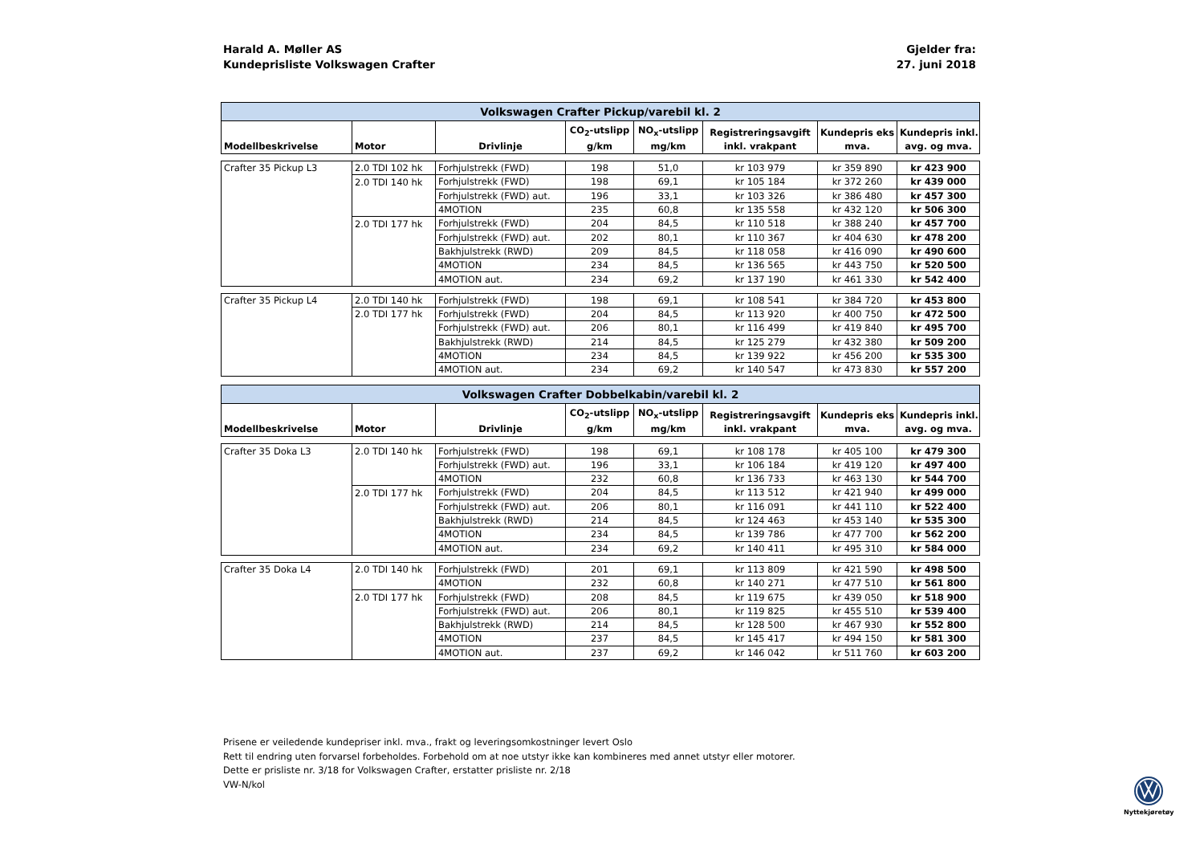Harald A. Møller AS
Kundeprisliste Volkswagen Crafter
Gjelder fra:
27. juni 2018
| Volkswagen Crafter Pickup/varebil kl. 2 | | | | | | | |
| Modellbeskrivelse | Motor | Drivlinje | CO<sub>2</sub>-utslipp g/km | NO<sub>x</sub>-utslipp mg/km | Registreringsavgift inkl. vrakpant | Kundepris eks mva. | Kundepris inkl. avg. og mva. |
| Crafter 35 Pickup L3 | 2.0 TDI 102 hk | Forhjulstrekk (FWD) | 198 | 51,0 | kr 103 979 | kr 359 890 | kr 423 900 |
| | 2.0 TDI 140 hk | Forhjulstrekk (FWD) | 198 | 69,1 | kr 105 184 | kr 372 260 | kr 439 000 |
| | | Forhjulstrekk (FWD) aut. | 196 | 33,1 | kr 103 326 | kr 386 480 | kr 457 300 |
| | | 4MOTION | 235 | 60,8 | kr 135 558 | kr 432 120 | kr 506 300 |
| | 2.0 TDI 177 hk | Forhjulstrekk (FWD) | 204 | 84,5 | kr 110 518 | kr 388 240 | kr 457 700 |
| | | Forhjulstrekk (FWD) aut. | 202 | 80,1 | kr 110 367 | kr 404 630 | kr 478 200 |
| | | Bakhjulstrekk (RWD) | 209 | 84,5 | kr 118 058 | kr 416 090 | kr 490 600 |
| | | 4MOTION | 234 | 84,5 | kr 136 565 | kr 443 750 | kr 520 500 |
| | | 4MOTION aut. | 234 | 69,2 | kr 137 190 | kr 461 330 | kr 542 400 |
| Crafter 35 Pickup L4 | 2.0 TDI 140 hk | Forhjulstrekk (FWD) | 198 | 69,1 | kr 108 541 | kr 384 720 | kr 453 800 |
| | 2.0 TDI 177 hk | Forhjulstrekk (FWD) | 204 | 84,5 | kr 113 920 | kr 400 750 | kr 472 500 |
| | | Forhjulstrekk (FWD) aut. | 206 | 80,1 | kr 116 499 | kr 419 840 | kr 495 700 |
| | | Bakhjulstrekk (RWD) | 214 | 84,5 | kr 125 279 | kr 432 380 | kr 509 200 |
| | | 4MOTION | 234 | 84,5 | kr 139 922 | kr 456 200 | kr 535 300 |
| | | 4MOTION aut. | 234 | 69,2 | kr 140 547 | kr 473 830 | kr 557 200 |
| Volkswagen Crafter Dobbelkabin/varebil kl. 2 | | | | | | | |
| Modellbeskrivelse | Motor | Drivlinje | CO<sub>2</sub>-utslipp g/km | NO<sub>x</sub>-utslipp mg/km | Registreringsavgift inkl. vrakpant | Kundepris eks mva. | Kundepris inkl. avg. og mva. |
| Crafter 35 Doka L3 | 2.0 TDI 140 hk | Forhjulstrekk (FWD) | 198 | 69,1 | kr 108 178 | kr 405 100 | kr 479 300 |
| | | Forhjulstrekk (FWD) aut. | 196 | 33,1 | kr 106 184 | kr 419 120 | kr 497 400 |
| | | 4MOTION | 232 | 60,8 | kr 136 733 | kr 463 130 | kr 544 700 |
| | 2.0 TDI 177 hk | Forhjulstrekk (FWD) | 204 | 84,5 | kr 113 512 | kr 421 940 | kr 499 000 |
| | | Forhjulstrekk (FWD) aut. | 206 | 80,1 | kr 116 091 | kr 441 110 | kr 522 400 |
| | | Bakhjulstrekk (RWD) | 214 | 84,5 | kr 124 463 | kr 453 140 | kr 535 300 |
| | | 4MOTION | 234 | 84,5 | kr 139 786 | kr 477 700 | kr 562 200 |
| | | 4MOTION aut. | 234 | 69,2 | kr 140 411 | kr 495 310 | kr 584 000 |
| Crafter 35 Doka L4 | 2.0 TDI 140 hk | Forhjulstrekk (FWD) | 201 | 69,1 | kr 113 809 | kr 421 590 | kr 498 500 |
| | | 4MOTION | 232 | 60,8 | kr 140 271 | kr 477 510 | kr 561 800 |
| | 2.0 TDI 177 hk | Forhjulstrekk (FWD) | 208 | 84,5 | kr 119 675 | kr 439 050 | kr 518 900 |
| | | Forhjulstrekk (FWD) aut. | 206 | 80,1 | kr 119 825 | kr 455 510 | kr 539 400 |
| | | Bakhjulstrekk (RWD) | 214 | 84,5 | kr 128 500 | kr 467 930 | kr 552 800 |
| | | 4MOTION | 237 | 84,5 | kr 145 417 | kr 494 150 | kr 581 300 |
| | | 4MOTION aut. | 237 | 69,2 | kr 146 042 | kr 511 760 | kr 603 200 |
Prisene er veiledende kundepriser inkl. mva., frakt og leveringsomkostninger levert Oslo
Rett til endring uten forvarsel forbeholdes. Forbehold om at noe utstyr ikke kan kombineres med annet utstyr eller motorer.
Dette er prisliste nr. 3/18 for Volkswagen Crafter, erstatter prisliste nr. 2/18
VW-N/kol
Nyttekjøretøy